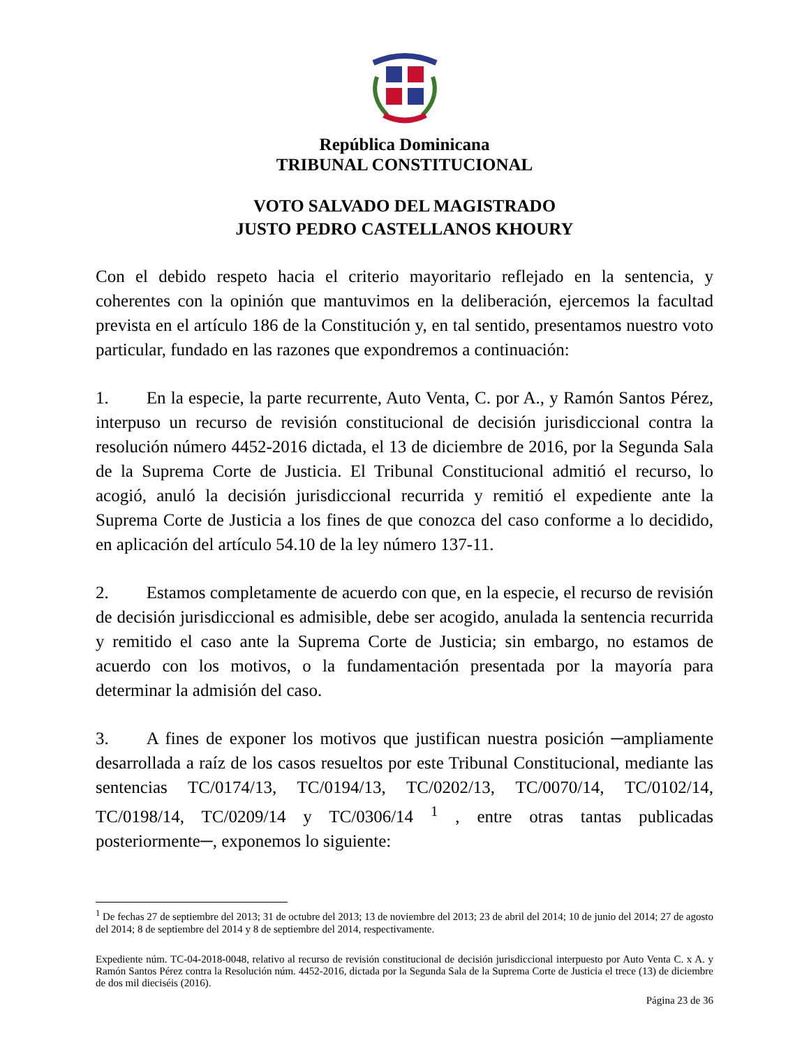República Dominicana
TRIBUNAL CONSTITUCIONAL
VOTO SALVADO DEL MAGISTRADO
JUSTO PEDRO CASTELLANOS KHOURY
Con el debido respeto hacia el criterio mayoritario reflejado en la sentencia, y coherentes con la opinión que mantuvimos en la deliberación, ejercemos la facultad prevista en el artículo 186 de la Constitución y, en tal sentido, presentamos nuestro voto particular, fundado en las razones que expondremos a continuación:
1. En la especie, la parte recurrente, Auto Venta, C. por A., y Ramón Santos Pérez, interpuso un recurso de revisión constitucional de decisión jurisdiccional contra la resolución número 4452-2016 dictada, el 13 de diciembre de 2016, por la Segunda Sala de la Suprema Corte de Justicia. El Tribunal Constitucional admitió el recurso, lo acogió, anuló la decisión jurisdiccional recurrida y remitió el expediente ante la Suprema Corte de Justicia a los fines de que conozca del caso conforme a lo decidido, en aplicación del artículo 54.10 de la ley número 137-11.
2. Estamos completamente de acuerdo con que, en la especie, el recurso de revisión de decisión jurisdiccional es admisible, debe ser acogido, anulada la sentencia recurrida y remitido el caso ante la Suprema Corte de Justicia; sin embargo, no estamos de acuerdo con los motivos, o la fundamentación presentada por la mayoría para determinar la admisión del caso.
3. A fines de exponer los motivos que justifican nuestra posición ─ampliamente desarrollada a raíz de los casos resueltos por este Tribunal Constitucional, mediante las sentencias TC/0174/13, TC/0194/13, TC/0202/13, TC/0070/14, TC/0102/14, TC/0198/14, TC/0209/14 y TC/0306/14 <sup>1</sup> , entre otras tantas publicadas posteriormente─, exponemos lo siguiente:
<sup>1</sup> De fechas 27 de septiembre del 2013; 31 de octubre del 2013; 13 de noviembre del 2013; 23 de abril del 2014; 10 de junio del 2014; 27 de agosto del 2014; 8 de septiembre del 2014 y 8 de septiembre del 2014, respectivamente.
Expediente núm. TC-04-2018-0048, relativo al recurso de revisión constitucional de decisión jurisdiccional interpuesto por Auto Venta C. x A. y Ramón Santos Pérez contra la Resolución núm. 4452-2016, dictada por la Segunda Sala de la Suprema Corte de Justicia el trece (13) de diciembre de dos mil dieciséis (2016).
Página 23 de 36